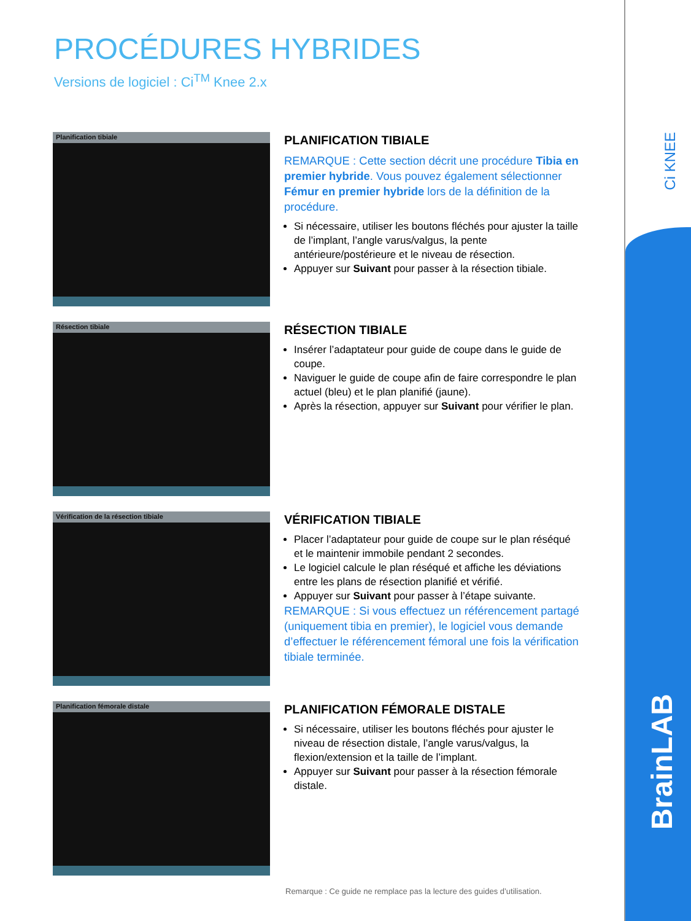Ci KNEE
BrainLAB
PROCÉDURES HYBRIDES
Versions de logiciel : Ci<sup>TM</sup> Knee 2.x
Planification tibiale
PLANIFICATION TIBIALE
REMARQUE : Cette section décrit une procédure Tibia en premier hybride. Vous pouvez également sélectionner Fémur en premier hybride lors de la définition de la procédure.
Si nécessaire, utiliser les boutons fléchés pour ajuster la taille de l’implant, l’angle varus/valgus, la pente antérieure/postérieure et le niveau de résection.
Appuyer sur Suivant pour passer à la résection tibiale.
Résection tibiale
RÉSECTION TIBIALE
Insérer l’adaptateur pour guide de coupe dans le guide de coupe.
Naviguer le guide de coupe afin de faire correspondre le plan actuel (bleu) et le plan planifié (jaune).
Après la résection, appuyer sur Suivant pour vérifier le plan.
Vérification de la résection tibiale
VÉRIFICATION TIBIALE
Placer l’adaptateur pour guide de coupe sur le plan réséqué et le maintenir immobile pendant 2 secondes.
Le logiciel calcule le plan réséqué et affiche les déviations entre les plans de résection planifié et vérifié.
Appuyer sur Suivant pour passer à l’étape suivante.
REMARQUE : Si vous effectuez un référencement partagé (uniquement tibia en premier), le logiciel vous demande d’effectuer le référencement fémoral une fois la vérification tibiale terminée.
Planification fémorale distale
PLANIFICATION FÉMORALE DISTALE
Si nécessaire, utiliser les boutons fléchés pour ajuster le niveau de résection distale, l’angle varus/valgus, la flexion/extension et la taille de l’implant.
Appuyer sur Suivant pour passer à la résection fémorale distale.
Remarque : Ce guide ne remplace pas la lecture des guides d’utilisation.